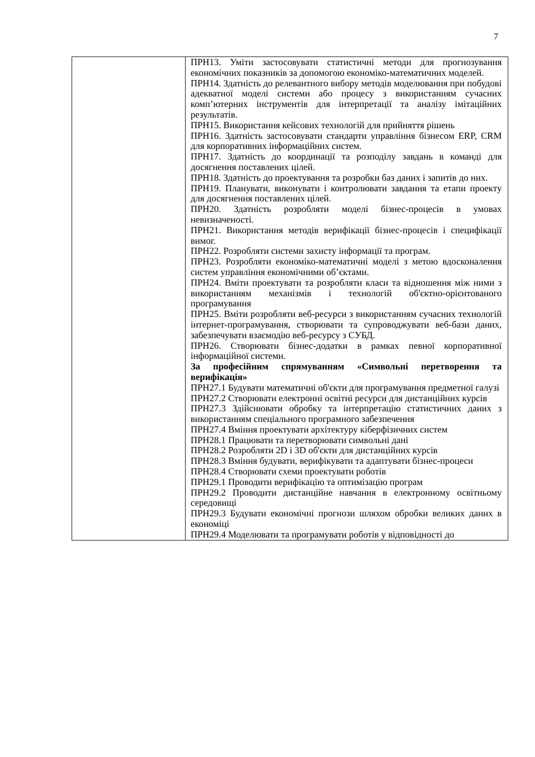7
| | ПРН13. Уміти застосовувати статистичні методи для прогнозування економічних показників за допомогою економіко-математичних моделей. ПРН14. Здатність до релевантного вибору методів моделювання при побудові адекватної моделі системи або процесу з використанням сучасних комп’ютерних інструментів для інтерпретації та аналізу імітаційних результатів. ПРН15. Використання кейсових технологій для прийняття рішень ПРН16. Здатність застосовувати стандарти управління бізнесом ERP, CRM для корпоративних інформаційних систем. ПРН17. Здатність до координації та розподілу завдань в команді для досягнення поставлених цілей. ПРН18. Здатність до проектування та розробки баз даних і запитів до них. ПРН19. Планувати, виконувати і контролювати завдання та етапи проекту для досягнення поставлених цілей. ПРН20. Здатність розробляти моделі бізнес-процесів в умовах невизначеності. ПРН21. Використання методів верифікації бізнес-процесів і специфікації вимог. ПРН22. Розробляти системи захисту інформації та програм. ПРН23. Розробляти економіко-математичні моделі з метою вдосконалення систем управління економічними об’єктами. ПРН24. Вміти проектувати та розробляти класи та відношення між ними з використанням механізмів і технологій об'єктно-орієнтованого програмування ПРН25. Вміти розробляти веб-ресурси з використанням сучасних технологій інтернет-програмування, створювати та супроводжувати веб-бази даних, забезпечувати взаємодію веб-ресурсу з СУБД. ПРН26. Створювати бізнес-додатки в рамках певної корпоративної інформаційної системи. За професійним спрямуванням «Символьні перетворення та верифікація» ПРН27.1 Будувати математичні об'єкти для програмування предметної галузі ПРН27.2 Створювати електронні освітні ресурси для дистанційних курсів ПРН27.3 Здійснювати обробку та інтерпретацію статистичних даних з використанням спеціального програмного забезпечення ПРН27.4 Вміння проектувати архітектуру кіберфізичних систем ПРН28.1 Працювати та перетворювати символьні дані ПРН28.2 Розробляти 2D і 3D об'єкти для дистанційних курсів ПРН28.3 Вміння будувати, верифікувати та адаптувати бізнес-процеси ПРН28.4 Створювати схеми проектувати роботів ПРН29.1 Проводити верифікацію та оптимізацію програм ПРН29.2 Проводити дистанційне навчання в електронному освітньому середовищі ПРН29.3 Будувати економічні прогнози шляхом обробки великих даних в економіці ПРН29.4 Моделювати та програмувати роботів у відповідності до |